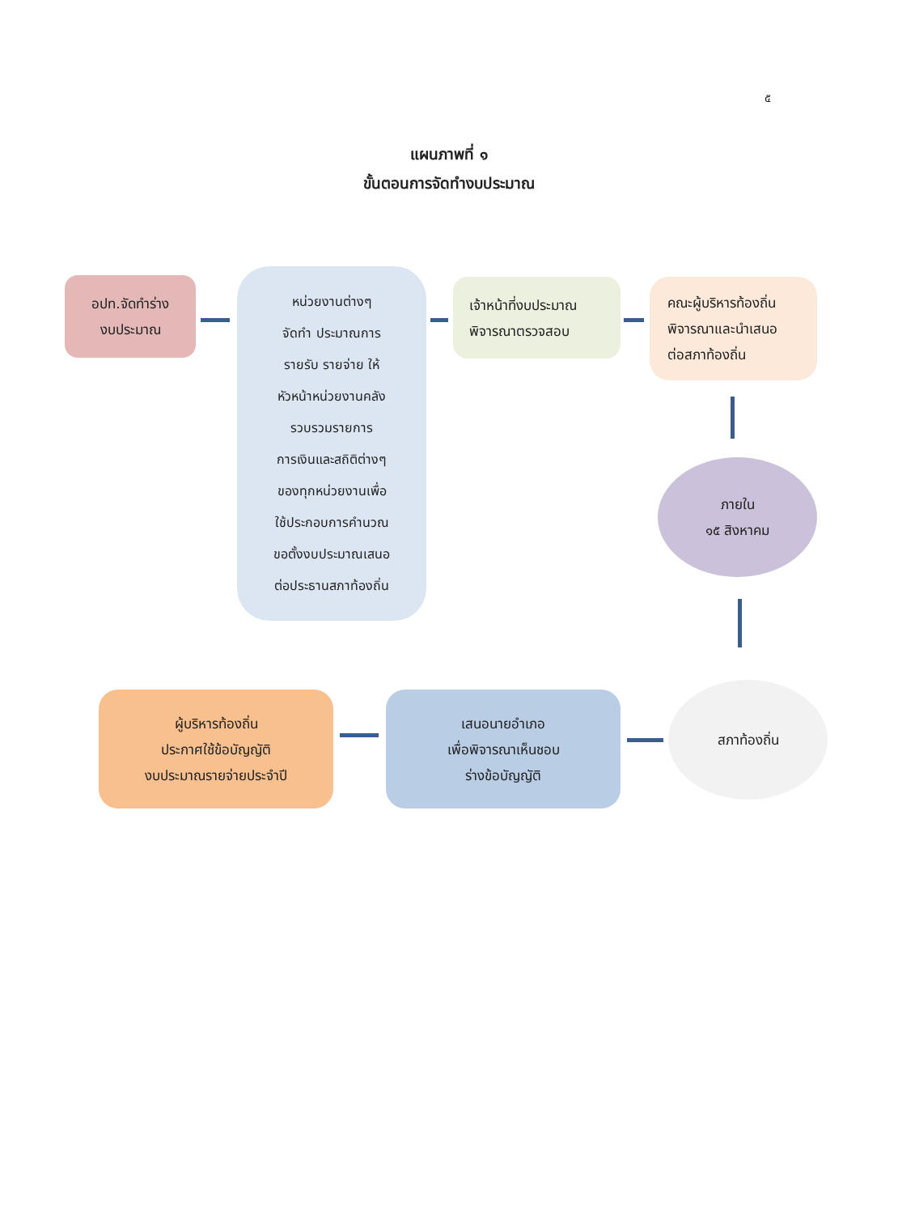๕
แผนภาพที่ ๑
ขั้นตอนการจัดทำงบประมาณ
อปท.จัดทำร่าง
งบประมาณ
หน่วยงานต่างๆ
จัดทำ ประมาณการ
รายรับ รายจ่าย ให้
หัวหน้าหน่วยงานคลัง
รวบรวมรายการ
การเงินและสถิติต่างๆ
ของทุกหน่วยงานเพื่อ
ใช้ประกอบการคำนวณ
ขอตั้งงบประมาณเสนอ
ต่อประธานสภาท้องถิ่น
เจ้าหน้าที่งบประมาณ
พิจารณาตรวจสอบ
คณะผู้บริหารท้องถิ่น
พิจารณาและนำเสนอ
ต่อสภาท้องถิ่น
ภายใน
๑๕ สิงหาคม
สภาท้องถิ่น
เสนอนายอำเภอ
เพื่อพิจารณาเห็นชอบ
ร่างข้อบัญญัติ
ผู้บริหารท้องถิ่น
ประกาศใช้ข้อบัญญัติ
งบประมาณรายจ่ายประจำปี